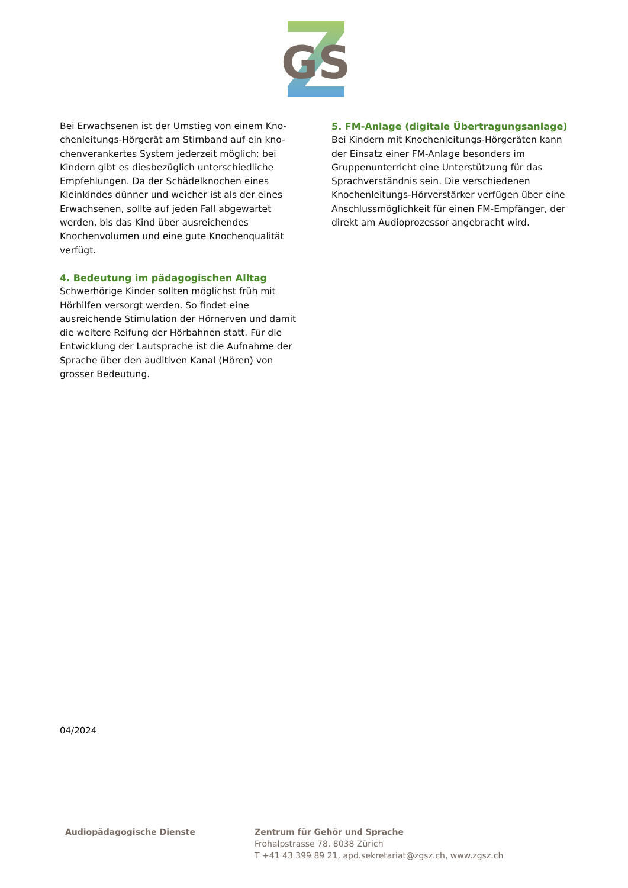GS
Bei Erwachsenen ist der Umstieg von einem Kno­chenleitungs-Hörgerät am Stirnband auf ein kno­chenverankertes System jederzeit möglich; bei Kindern gibt es diesbezüglich unterschiedliche Empfehlungen. Da der Schädelknochen eines Klein­kindes dünner und weicher ist als der eines Erwach­senen, sollte auf jeden Fall abgewartet werden, bis das Kind über ausreichendes Knochenvolumen und eine gute Knochenqualität verfügt.
4. Bedeutung im pädagogischen Alltag
Schwerhörige Kinder sollten möglichst früh mit Hör­hilfen versorgt werden. So findet eine ausreichende Stimulation der Hörnerven und damit die weitere Reifung der Hörbahnen statt. Für die Entwicklung der Lautsprache ist die Aufnahme der Sprache über den auditiven Kanal (Hören) von grosser Bedeutung.
5. FM-Anlage (digitale Übertragungsanlage)
Bei Kindern mit Knochenleitungs-Hörgeräten kann der Einsatz einer FM-Anlage besonders im Gruppen­unterricht eine Unterstützung für das Sprachver­ständnis sein. Die verschiedenen Knochenleitungs-Hörverstärker verfügen über eine Anschlussmöglich­keit für einen FM-Empfänger, der direkt am Audio­prozessor angebracht wird.
04/2024
Audiopädagogische Dienste Zentrum für Gehör und Sprache
Frohalpstrasse 78, 8038 Zürich
T +41 43 399 89 21, apd.sekretariat@zgsz.ch, www.zgsz.ch